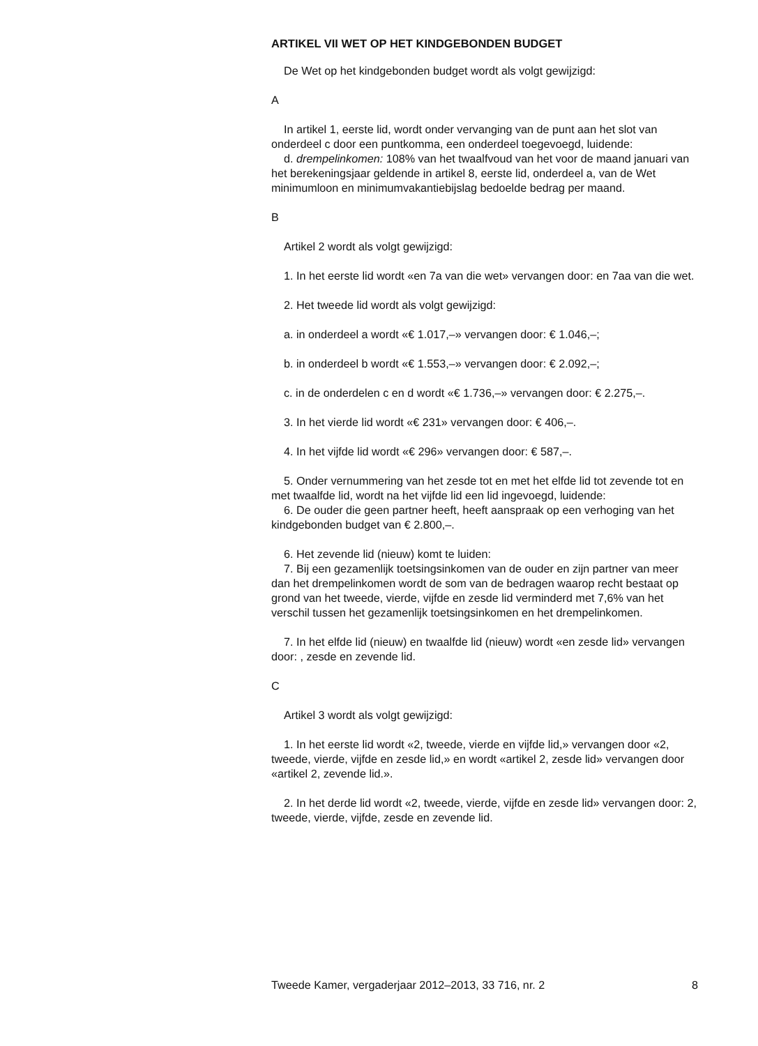ARTIKEL VII WET OP HET KINDGEBONDEN BUDGET
De Wet op het kindgebonden budget wordt als volgt gewijzigd:
A
In artikel 1, eerste lid, wordt onder vervanging van de punt aan het slot van onderdeel c door een puntkomma, een onderdeel toegevoegd, luidende:
d. drempelinkomen: 108% van het twaalfvoud van het voor de maand januari van het berekeningsjaar geldende in artikel 8, eerste lid, onderdeel a, van de Wet minimumloon en minimumvakantiebijslag bedoelde bedrag per maand.
B
Artikel 2 wordt als volgt gewijzigd:
1. In het eerste lid wordt «en 7a van die wet» vervangen door: en 7aa van die wet.
2. Het tweede lid wordt als volgt gewijzigd:
a. in onderdeel a wordt «€ 1.017,–» vervangen door: € 1.046,–;
b. in onderdeel b wordt «€ 1.553,–» vervangen door: € 2.092,–;
c. in de onderdelen c en d wordt «€ 1.736,–» vervangen door: € 2.275,–.
3. In het vierde lid wordt «€ 231» vervangen door: € 406,–.
4. In het vijfde lid wordt «€ 296» vervangen door: € 587,–.
5. Onder vernummering van het zesde tot en met het elfde lid tot zevende tot en met twaalfde lid, wordt na het vijfde lid een lid ingevoegd, luidende:
6. De ouder die geen partner heeft, heeft aanspraak op een verhoging van het kindgebonden budget van € 2.800,–.
6. Het zevende lid (nieuw) komt te luiden:
7. Bij een gezamenlijk toetsingsinkomen van de ouder en zijn partner van meer dan het drempelinkomen wordt de som van de bedragen waarop recht bestaat op grond van het tweede, vierde, vijfde en zesde lid verminderd met 7,6% van het verschil tussen het gezamenlijk toetsingsinkomen en het drempelinkomen.
7. In het elfde lid (nieuw) en twaalfde lid (nieuw) wordt «en zesde lid» vervangen door: , zesde en zevende lid.
C
Artikel 3 wordt als volgt gewijzigd:
1. In het eerste lid wordt «2, tweede, vierde en vijfde lid,» vervangen door «2, tweede, vierde, vijfde en zesde lid,» en wordt «artikel 2, zesde lid» vervangen door «artikel 2, zevende lid.».
2. In het derde lid wordt «2, tweede, vierde, vijfde en zesde lid» vervangen door: 2, tweede, vierde, vijfde, zesde en zevende lid.
Tweede Kamer, vergaderjaar 2012–2013, 33 716, nr. 2 8